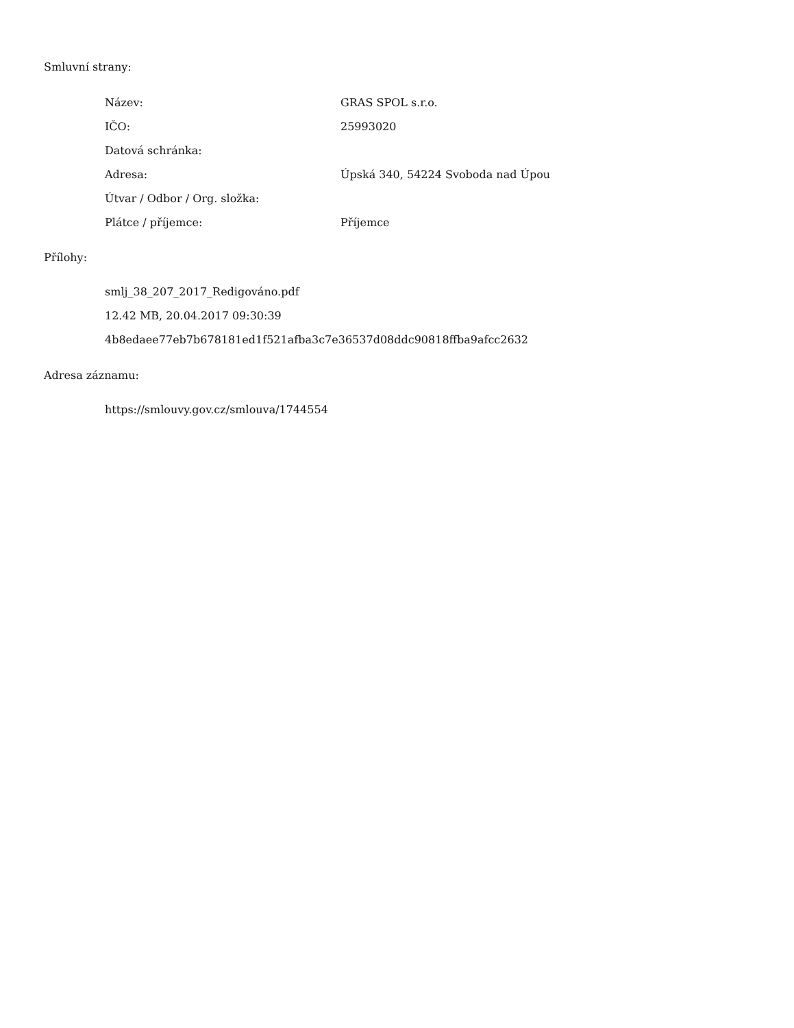Smluvní strany:
| Název: | GRAS SPOL s.r.o. |
| IČO: | 25993020 |
| Datová schránka: | |
| Adresa: | Úpská 340, 54224 Svoboda nad Úpou |
| Útvar / Odbor / Org. složka: | |
| Plátce / příjemce: | Příjemce |
Přílohy:
smlj_38_207_2017_Redigováno.pdf
12.42 MB, 20.04.2017 09:30:39
4b8edaee77eb7b678181ed1f521afba3c7e36537d08ddc90818ffba9afcc2632
Adresa záznamu:
https://smlouvy.gov.cz/smlouva/1744554